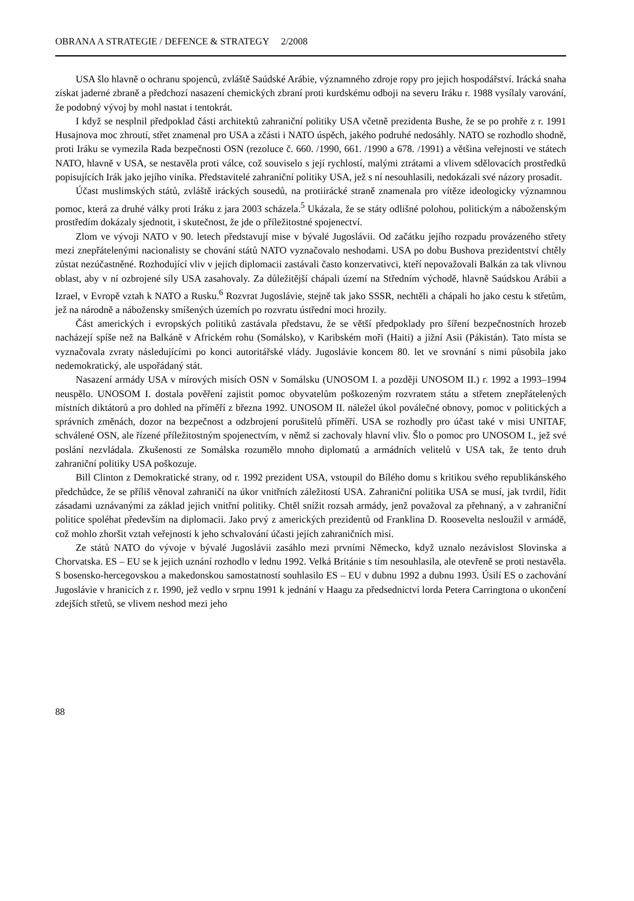OBRANA A STRATEGIE / DEFENCE & STRATEGY 2/2008
USA šlo hlavně o ochranu spojenců, zvláště Saúdské Arábie, významného zdroje ropy pro jejich hospodářství. Irácká snaha získat jaderné zbraně a předchozí nasazení chemických zbraní proti kurdskému odboji na severu Iráku r. 1988 vysílaly varování, že podobný vývoj by mohl nastat i tentokrát.
I když se nesplnil předpoklad části architektů zahraniční politiky USA včetně prezidenta Bushe, že se po prohře z r. 1991 Husajnova moc zhroutí, střet znamenal pro USA a zčásti i NATO úspěch, jakého podruhé nedosáhly. NATO se rozhodlo shodně, proti Iráku se vymezila Rada bezpečnosti OSN (rezoluce č. 660. /1990, 661. /1990 a 678. /1991) a většina veřejnosti ve státech NATO, hlavně v USA, se nestavěla proti válce, což souviselo s její rychlostí, malými ztrátami a vlivem sdělovacích prostředků popisujících Irák jako jejího viníka. Představitelé zahraniční politiky USA, jež s ní nesouhlasili, nedokázali své názory prosadit.
Účast muslimských států, zvláště iráckých sousedů, na protiirácké straně znamenala pro vítěze ideologicky významnou pomoc, která za druhé války proti Iráku z jara 2003 scházela.<sup>5</sup> Ukázala, že se státy odlišné polohou, politickým a náboženským prostředím dokázaly sjednotit, i skutečnost, že jde o příležitostné spojenectví.
Zlom ve vývoji NATO v 90. letech představují mise v bývalé Jugoslávii. Od začátku jejího rozpadu provázeného střety mezi znepřátelenými nacionalisty se chování států NATO vyznačovalo neshodami. USA po dobu Bushova prezidentství chtěly zůstat nezúčastněné. Rozhodující vliv v jejich diplomacii zastávali často konzervativci, kteří nepovažovali Balkán za tak vlivnou oblast, aby v ní ozbrojené síly USA zasahovaly. Za důležitější chápali území na Středním východě, hlavně Saúdskou Arábii a Izrael, v Evropě vztah k NATO a Rusku.<sup>6</sup> Rozvrat Jugoslávie, stejně tak jako SSSR, nechtěli a chápali ho jako cestu k střetům, jež na národně a nábožensky smíšených územích po rozvratu ústřední moci hrozily.
Část amerických i evropských politiků zastávala představu, že se větší předpoklady pro šíření bezpečnostních hrozeb nacházejí spíše než na Balkáně v Africkém rohu (Somálsko), v Karibském moři (Haiti) a jižní Asii (Pákistán). Tato místa se vyznačovala zvraty následujícími po konci autoritářské vlády. Jugoslávie koncem 80. let ve srovnání s nimi působila jako nedemokratický, ale uspořádaný stát.
Nasazení armády USA v mírových misích OSN v Somálsku (UNOSOM I. a později UNOSOM II.) r. 1992 a 1993–1994 neuspělo. UNOSOM I. dostala pověření zajistit pomoc obyvatelům poškozeným rozvratem státu a střetem znepřátelených místních diktátorů a pro dohled na příměří z března 1992. UNOSOM II. náležel úkol poválečné obnovy, pomoc v politických a správních změnách, dozor na bezpečnost a odzbrojení porušitelů příměří. USA se rozhodly pro účast také v misi UNITAF, schválené OSN, ale řízené příležitostným spojenectvím, v němž si zachovaly hlavní vliv. Šlo o pomoc pro UNOSOM I., jež své poslání nezvládala. Zkušenosti ze Somálska rozumělo mnoho diplomatů a armádních velitelů v USA tak, že tento druh zahraniční politiky USA poškozuje.
Bill Clinton z Demokratické strany, od r. 1992 prezident USA, vstoupil do Bílého domu s kritikou svého republikánského předchůdce, že se příliš věnoval zahraničí na úkor vnitřních záležitostí USA. Zahraniční politika USA se musí, jak tvrdil, řídit zásadami uznávanými za základ jejich vnitřní politiky. Chtěl snížit rozsah armády, jenž považoval za přehnaný, a v zahraniční politice spoléhat především na diplomacii. Jako prvý z amerických prezidentů od Franklina D. Roosevelta nesloužil v armádě, což mohlo zhoršit vztah veřejnosti k jeho schvalování účasti jejích zahraničních misí.
Ze států NATO do vývoje v bývalé Jugoslávii zasáhlo mezi prvními Německo, když uznalo nezávislost Slovinska a Chorvatska. ES – EU se k jejich uznání rozhodlo v lednu 1992. Velká Británie s tím nesouhlasila, ale otevřeně se proti nestavěla. S bosensko-hercegovskou a makedonskou samostatností souhlasilo ES – EU v dubnu 1992 a dubnu 1993. Úsilí ES o zachování Jugoslávie v hranicích z r. 1990, jež vedlo v srpnu 1991 k jednání v Haagu za předsednictví lorda Petera Carringtona o ukončení zdejších střetů, se vlivem neshod mezi jeho
88